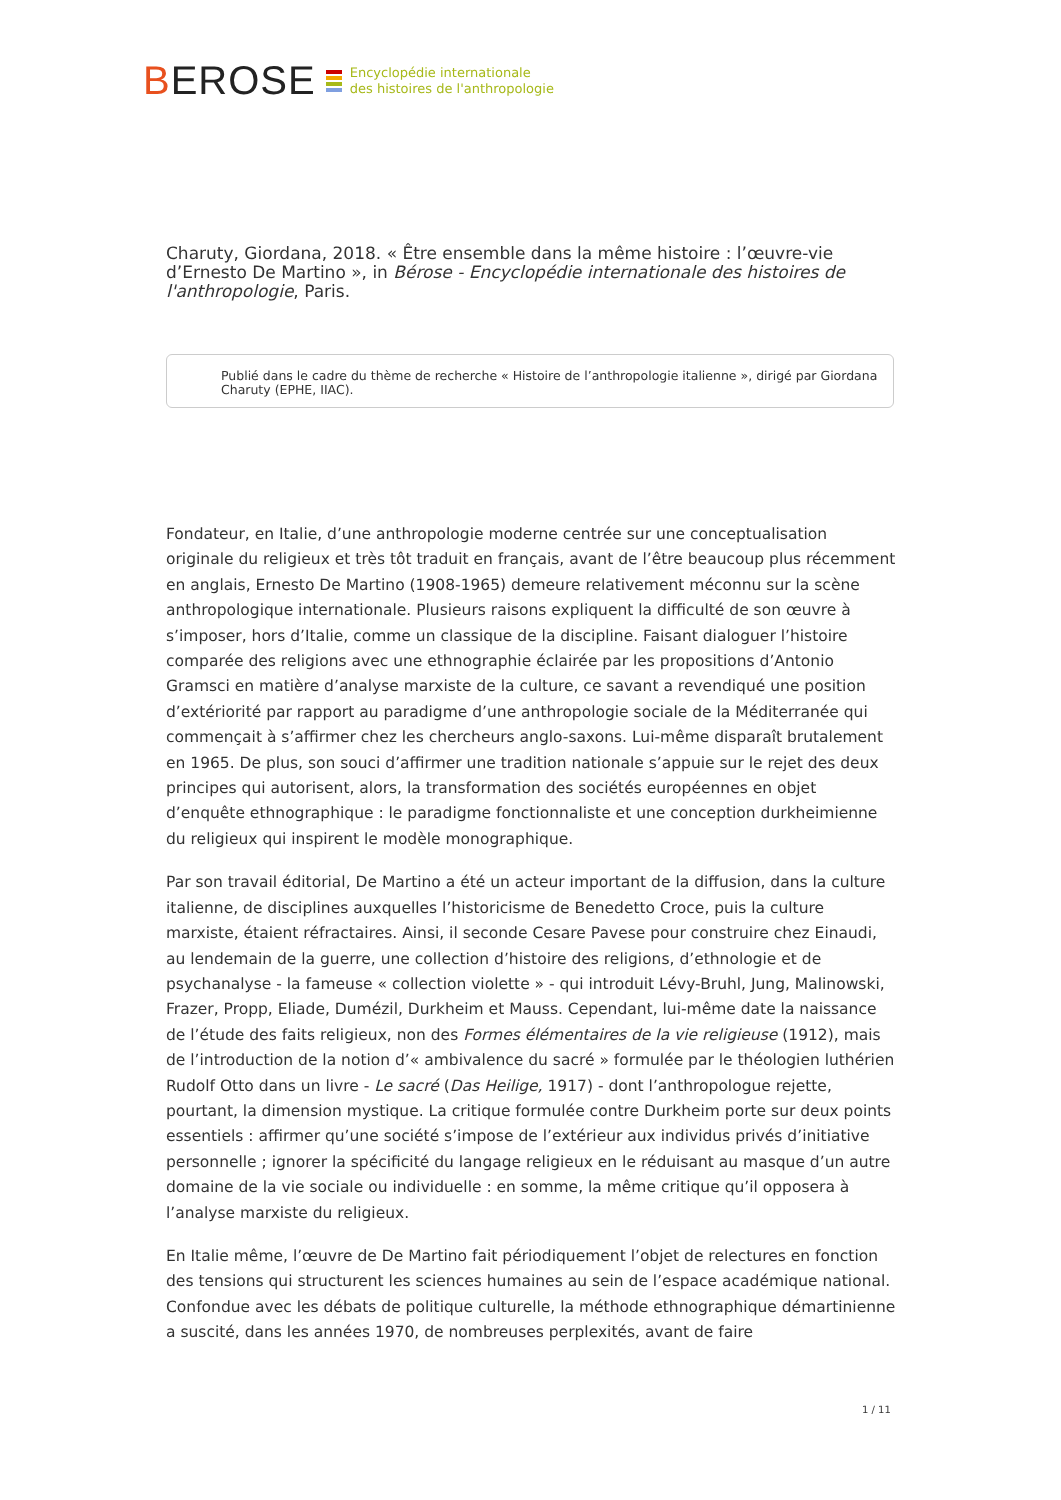BEROSE
Encyclopédie internationale
des histoires de l'anthropologie
Charuty, Giordana, 2018. « Être ensemble dans la même histoire : l’œuvre-vie d’Ernesto De Martino », in Bérose - Encyclopédie internationale des histoires de l'anthropologie, Paris.
Publié dans le cadre du thème de recherche « Histoire de l’anthropologie italienne », dirigé par Giordana Charuty (EPHE, IIAC).
Fondateur, en Italie, d’une anthropologie moderne centrée sur une conceptualisation originale du religieux et très tôt traduit en français, avant de l’être beaucoup plus récemment en anglais, Ernesto De Martino (1908-1965) demeure relativement méconnu sur la scène anthropologique internationale. Plusieurs raisons expliquent la difficulté de son œuvre à s’imposer, hors d’Italie, comme un classique de la discipline. Faisant dialoguer l’histoire comparée des religions avec une ethnographie éclairée par les propositions d’Antonio Gramsci en matière d’analyse marxiste de la culture, ce savant a revendiqué une position d’extériorité par rapport au paradigme d’une anthropologie sociale de la Méditerranée qui commençait à s’affirmer chez les chercheurs anglo-saxons. Lui-même disparaît brutalement en 1965. De plus, son souci d’affirmer une tradition nationale s’appuie sur le rejet des deux principes qui autorisent, alors, la transformation des sociétés européennes en objet d’enquête ethnographique : le paradigme fonctionnaliste et une conception durkheimienne du religieux qui inspirent le modèle monographique.
Par son travail éditorial, De Martino a été un acteur important de la diffusion, dans la culture italienne, de disciplines auxquelles l’historicisme de Benedetto Croce, puis la culture marxiste, étaient réfractaires. Ainsi, il seconde Cesare Pavese pour construire chez Einaudi, au lendemain de la guerre, une collection d’histoire des religions, d’ethnologie et de psychanalyse - la fameuse « collection violette » - qui introduit Lévy-Bruhl, Jung, Malinowski, Frazer, Propp, Eliade, Dumézil, Durkheim et Mauss. Cependant, lui-même date la naissance de l’étude des faits religieux, non des Formes élémentaires de la vie religieuse (1912), mais de l’introduction de la notion d’« ambivalence du sacré » formulée par le théologien luthérien Rudolf Otto dans un livre - Le sacré (Das Heilige, 1917) - dont l’anthropologue rejette, pourtant, la dimension mystique. La critique formulée contre Durkheim porte sur deux points essentiels : affirmer qu’une société s’impose de l’extérieur aux individus privés d’initiative personnelle ; ignorer la spécificité du langage religieux en le réduisant au masque d’un autre domaine de la vie sociale ou individuelle : en somme, la même critique qu’il opposera à l’analyse marxiste du religieux.
En Italie même, l’œuvre de De Martino fait périodiquement l’objet de relectures en fonction des tensions qui structurent les sciences humaines au sein de l’espace académique national. Confondue avec les débats de politique culturelle, la méthode ethnographique démartinienne a suscité, dans les années 1970, de nombreuses perplexités, avant de faire
1 / 11